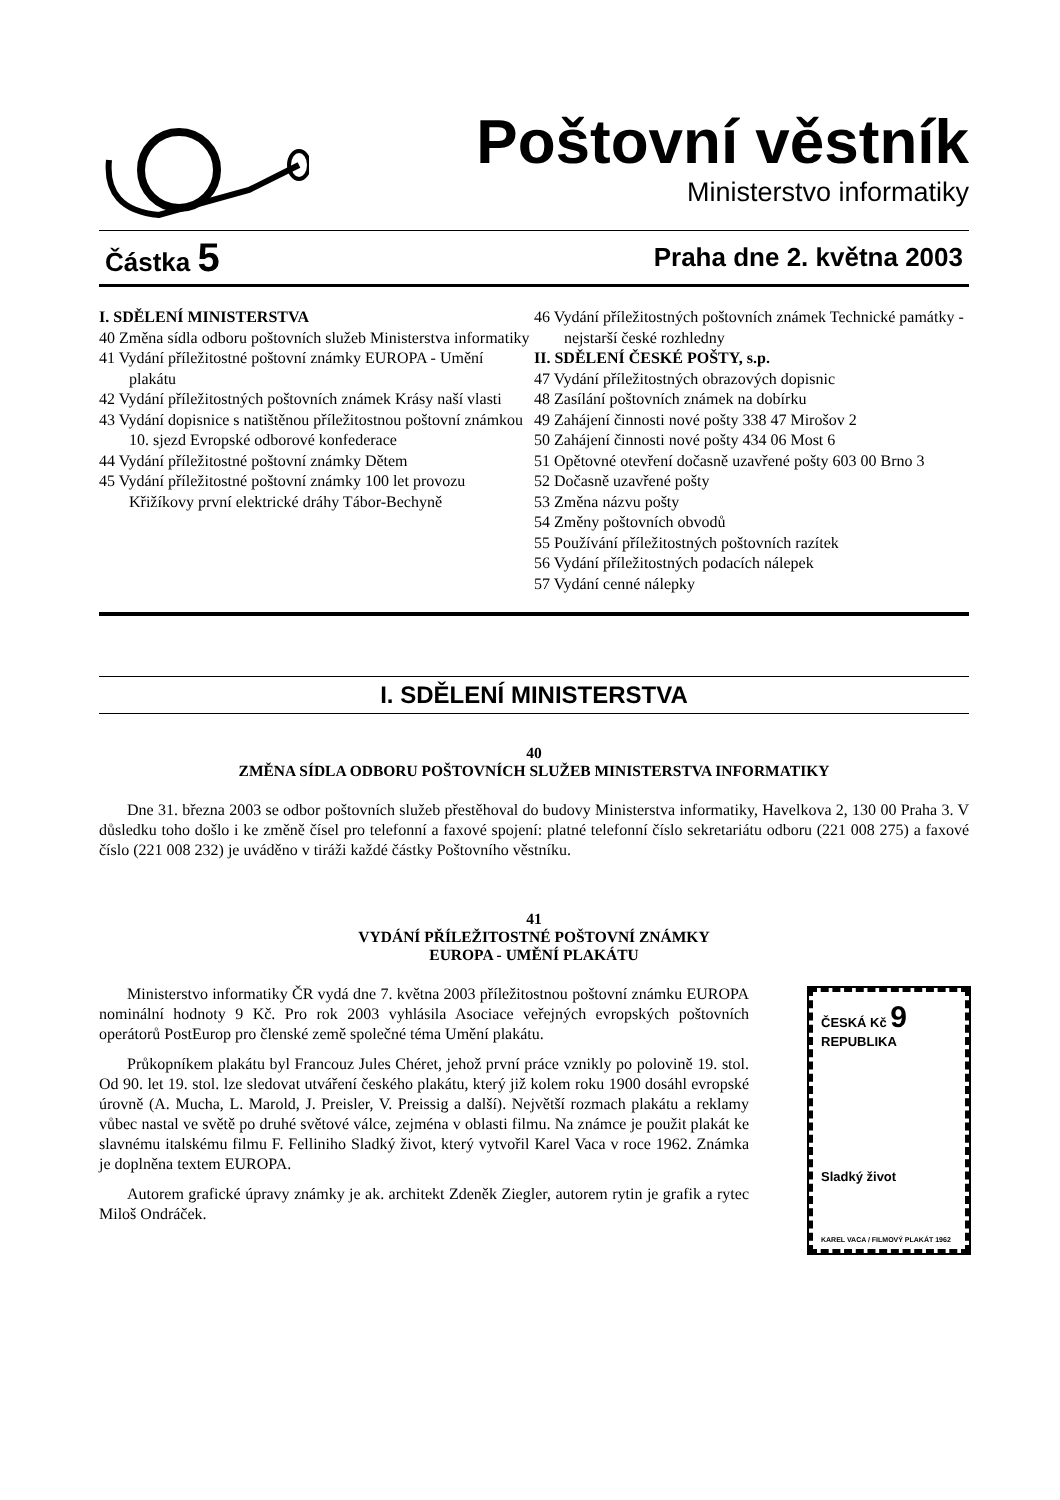Poštovní věstník
Ministerstvo informatiky
Částka 5 Praha dne 2. května 2003
I. SDĚLENÍ MINISTERSTVA
40 Změna sídla odboru poštovních služeb Ministerstva informatiky
41 Vydání příležitostné poštovní známky EUROPA - Umění plakátu
42 Vydání příležitostných poštovních známek Krásy naší vlasti
43 Vydání dopisnice s natištěnou příležitostnou poštovní známkou 10. sjezd Evropské odborové konfederace
44 Vydání příležitostné poštovní známky Dětem
45 Vydání příležitostné poštovní známky 100 let provozu Křižíkovy první elektrické dráhy Tábor-Bechyně
46 Vydání příležitostných poštovních známek Technické památky - nejstarší české rozhledny
II. SDĚLENÍ ČESKÉ POŠTY, s.p.
47 Vydání příležitostných obrazových dopisnic
48 Zasílání poštovních známek na dobírku
49 Zahájení činnosti nové pošty 338 47 Mirošov 2
50 Zahájení činnosti nové pošty 434 06 Most 6
51 Opětovné otevření dočasně uzavřené pošty 603 00 Brno 3
52 Dočasně uzavřené pošty
53 Změna názvu pošty
54 Změny poštovních obvodů
55 Používání příležitostných poštovních razítek
56 Vydání příležitostných podacích nálepek
57 Vydání cenné nálepky
I. SDĚLENÍ MINISTERSTVA
40
ZMĚNA SÍDLA ODBORU POŠTOVNÍCH SLUŽEB MINISTERSTVA INFORMATIKY
Dne 31. března 2003 se odbor poštovních služeb přestěhoval do budovy Ministerstva informatiky, Havelkova 2, 130 00 Praha 3. V důsledku toho došlo i ke změně čísel pro telefonní a faxové spojení: platné telefonní číslo sekretariátu odboru (221 008 275) a faxové číslo (221 008 232) je uváděno v tiráži každé částky Poštovního věstníku.
41
VYDÁNÍ PŘÍLEŽITOSTNÉ POŠTOVNÍ ZNÁMKY
EUROPA - UMĚNÍ PLAKÁTU
Ministerstvo informatiky ČR vydá dne 7. května 2003 příležitostnou poštovní známku EUROPA nominální hodnoty 9 Kč. Pro rok 2003 vyhlásila Asociace veřejných evropských poštovních operátorů PostEurop pro členské země společné téma Umění plakátu.
Průkopníkem plakátu byl Francouz Jules Chéret, jehož první práce vznikly po polovině 19. stol. Od 90. let 19. stol. lze sledovat utváření českého plakátu, který již kolem roku 1900 dosáhl evropské úrovně (A. Mucha, L. Marold, J. Preisler, V. Preissig a další). Největší rozmach plakátu a reklamy vůbec nastal ve světě po druhé světové válce, zejména v oblasti filmu. Na známce je použit plakát ke slavnému italskému filmu F. Felliniho Sladký život, který vytvořil Karel Vaca v roce 1962. Známka je doplněna textem EUROPA.
Autorem grafické úpravy známky je ak. architekt Zdeněk Ziegler, autorem rytin je grafik a rytec Miloš Ondráček.
ČESKÁ Kč 9
REPUBLIKA
Sladký život
KAREL VACA / FILMOVÝ PLAKÁT 1962